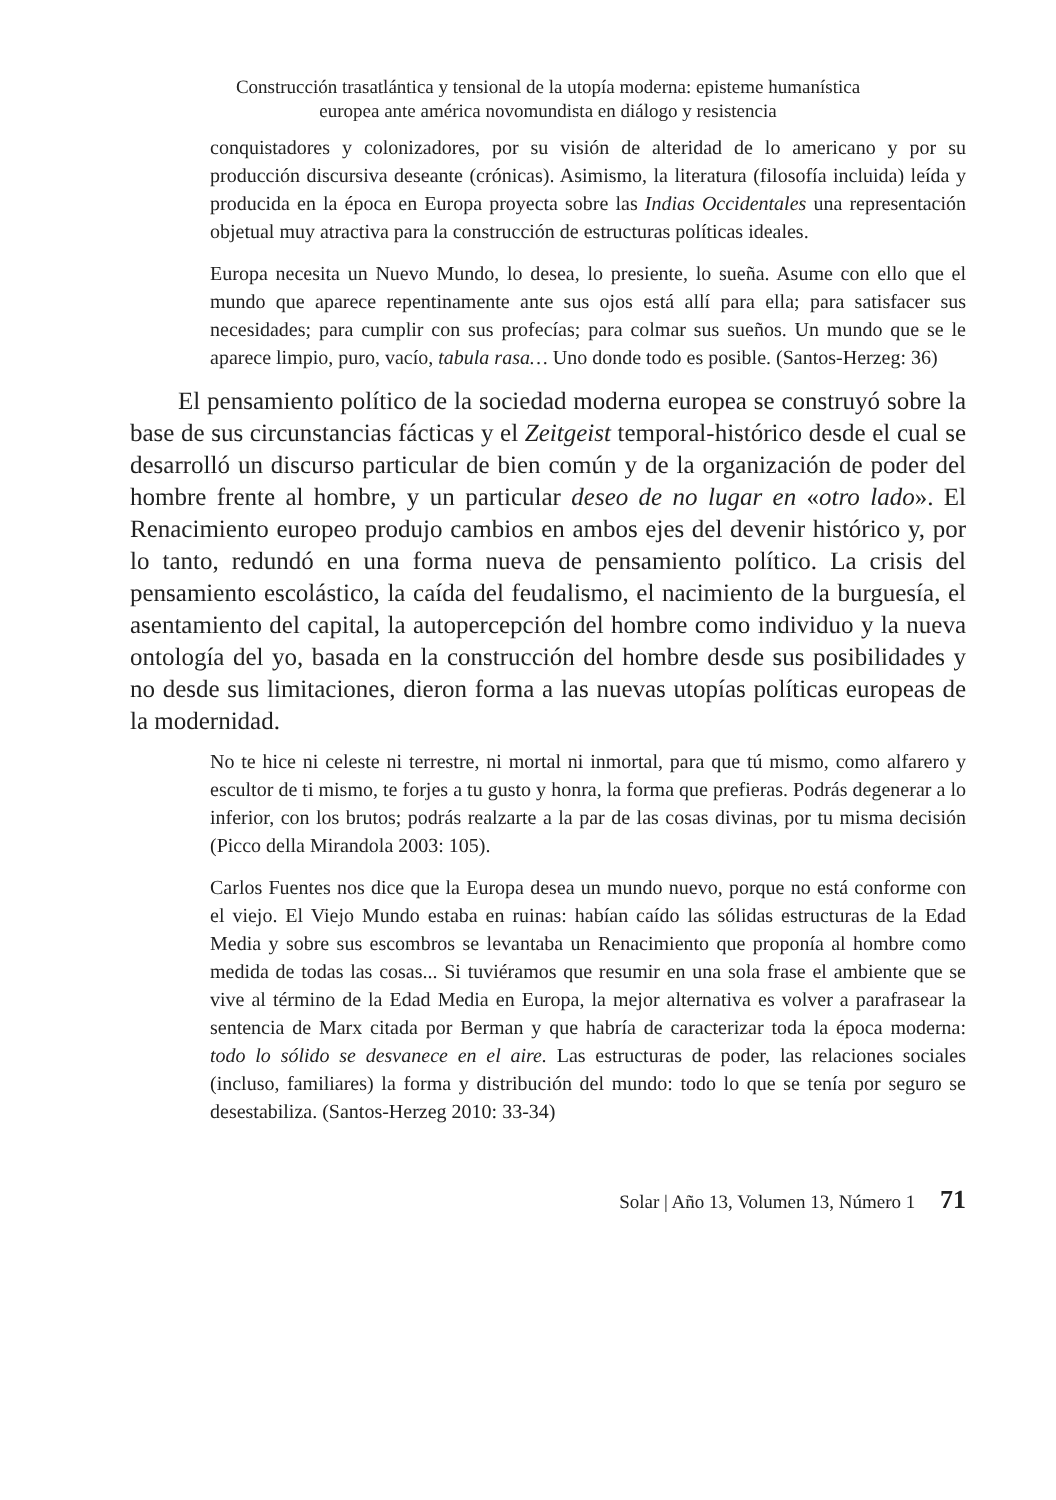Construcción trasatlántica y tensional de la utopía moderna: episteme humanística
europea ante américa novomundista en diálogo y resistencia
conquistadores y colonizadores, por su visión de alteridad de lo americano y por su producción discursiva deseante (crónicas). Asimismo, la literatura (filosofía incluida) leída y producida en la época en Europa proyecta sobre las Indias Occidentales una representación objetual muy atractiva para la construcción de estructuras políticas ideales.
Europa necesita un Nuevo Mundo, lo desea, lo presiente, lo sueña. Asume con ello que el mundo que aparece repentinamente ante sus ojos está allí para ella; para satisfacer sus necesidades; para cumplir con sus profecías; para colmar sus sueños. Un mundo que se le aparece limpio, puro, vacío, tabula rasa… Uno donde todo es posible. (Santos-Herzeg: 36)
El pensamiento político de la sociedad moderna europea se construyó sobre la base de sus circunstancias fácticas y el Zeitgeist temporal-histórico desde el cual se desarrolló un discurso particular de bien común y de la organización de poder del hombre frente al hombre, y un particular deseo de no lugar en «otro lado». El Renacimiento europeo produjo cambios en ambos ejes del devenir histórico y, por lo tanto, redundó en una forma nueva de pensamiento político. La crisis del pensamiento escolástico, la caída del feudalismo, el nacimiento de la burguesía, el asentamiento del capital, la autopercepción del hombre como individuo y la nueva ontología del yo, basada en la construcción del hombre desde sus posibilidades y no desde sus limitaciones, dieron forma a las nuevas utopías políticas europeas de la modernidad.
No te hice ni celeste ni terrestre, ni mortal ni inmortal, para que tú mismo, como alfarero y escultor de ti mismo, te forjes a tu gusto y honra, la forma que prefieras. Podrás degenerar a lo inferior, con los brutos; podrás realzarte a la par de las cosas divinas, por tu misma decisión (Picco della Mirandola 2003: 105).
Carlos Fuentes nos dice que la Europa desea un mundo nuevo, porque no está conforme con el viejo. El Viejo Mundo estaba en ruinas: habían caído las sólidas estructuras de la Edad Media y sobre sus escombros se levantaba un Renacimiento que proponía al hombre como medida de todas las cosas... Si tuviéramos que resumir en una sola frase el ambiente que se vive al término de la Edad Media en Europa, la mejor alternativa es volver a parafrasear la sentencia de Marx citada por Berman y que habría de caracterizar toda la época moderna: todo lo sólido se desvanece en el aire. Las estructuras de poder, las relaciones sociales (incluso, familiares) la forma y distribución del mundo: todo lo que se tenía por seguro se desestabiliza. (Santos-Herzeg 2010: 33-34)
Solar | Año 13, Volumen 13, Número 1 71